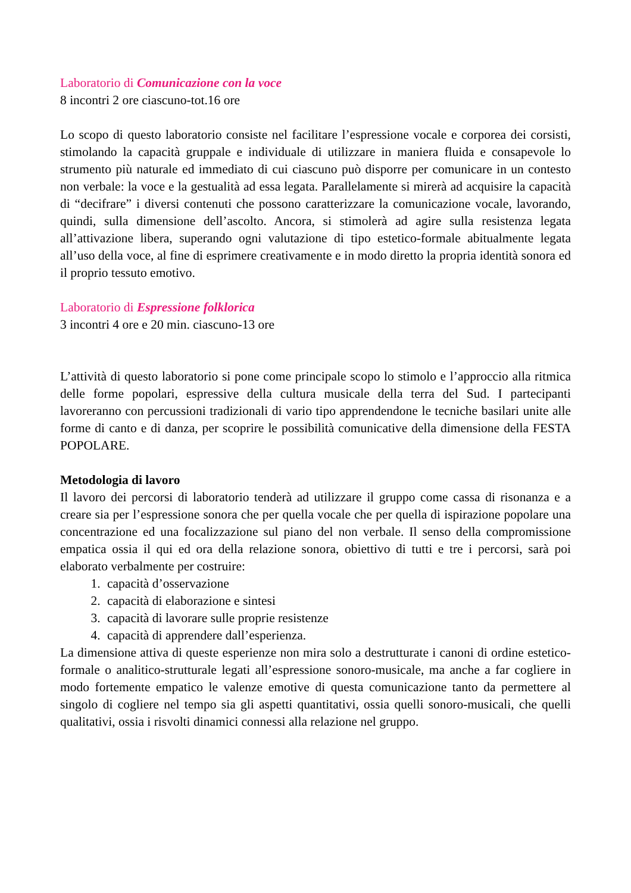Laboratorio di Comunicazione con la voce
8 incontri 2 ore ciascuno-tot.16 ore
Lo scopo di questo laboratorio consiste nel facilitare l’espressione vocale e corporea dei corsisti, stimolando la capacità gruppale e individuale di utilizzare in maniera fluida e consapevole lo strumento più naturale ed immediato di cui ciascuno può disporre per comunicare in un contesto non verbale: la voce e la gestualità ad essa legata. Parallelamente si mirerà ad acquisire la capacità di “decifrare” i diversi contenuti che possono caratterizzare la comunicazione vocale, lavorando, quindi, sulla dimensione dell’ascolto. Ancora, si stimolerà ad agire sulla resistenza legata all’attivazione libera, superando ogni valutazione di tipo estetico-formale abitualmente legata all’uso della voce, al fine di esprimere creativamente e in modo diretto la propria identità sonora ed il proprio tessuto emotivo.
Laboratorio di Espressione folklorica
3 incontri 4 ore e 20 min. ciascuno-13 ore
L’attività di questo laboratorio si pone come principale scopo lo stimolo e l’approccio alla ritmica delle forme popolari, espressive della cultura musicale della terra del Sud. I partecipanti lavoreranno con percussioni tradizionali di vario tipo apprendendone le tecniche basilari unite alle forme di canto e di danza, per scoprire le possibilità comunicative della dimensione della FESTA POPOLARE.
Metodologia di lavoro
Il lavoro dei percorsi di laboratorio tenderà ad utilizzare il gruppo come cassa di risonanza e a creare sia per l’espressione sonora che per quella vocale che per quella di ispirazione popolare una concentrazione ed una focalizzazione sul piano del non verbale. Il senso della compromissione empatica ossia il qui ed ora della relazione sonora, obiettivo di tutti e tre i percorsi, sarà poi elaborato verbalmente per costruire:
1. capacità d’osservazione
2. capacità di elaborazione e sintesi
3. capacità di lavorare sulle proprie resistenze
4. capacità di apprendere dall’esperienza.
La dimensione attiva di queste esperienze non mira solo a destrutturate i canoni di ordine estetico-formale o analitico-strutturale legati all’espressione sonoro-musicale, ma anche a far cogliere in modo fortemente empatico le valenze emotive di questa comunicazione tanto da permettere al singolo di cogliere nel tempo sia gli aspetti quantitativi, ossia quelli sonoro-musicali, che quelli qualitativi, ossia i risvolti dinamici connessi alla relazione nel gruppo.